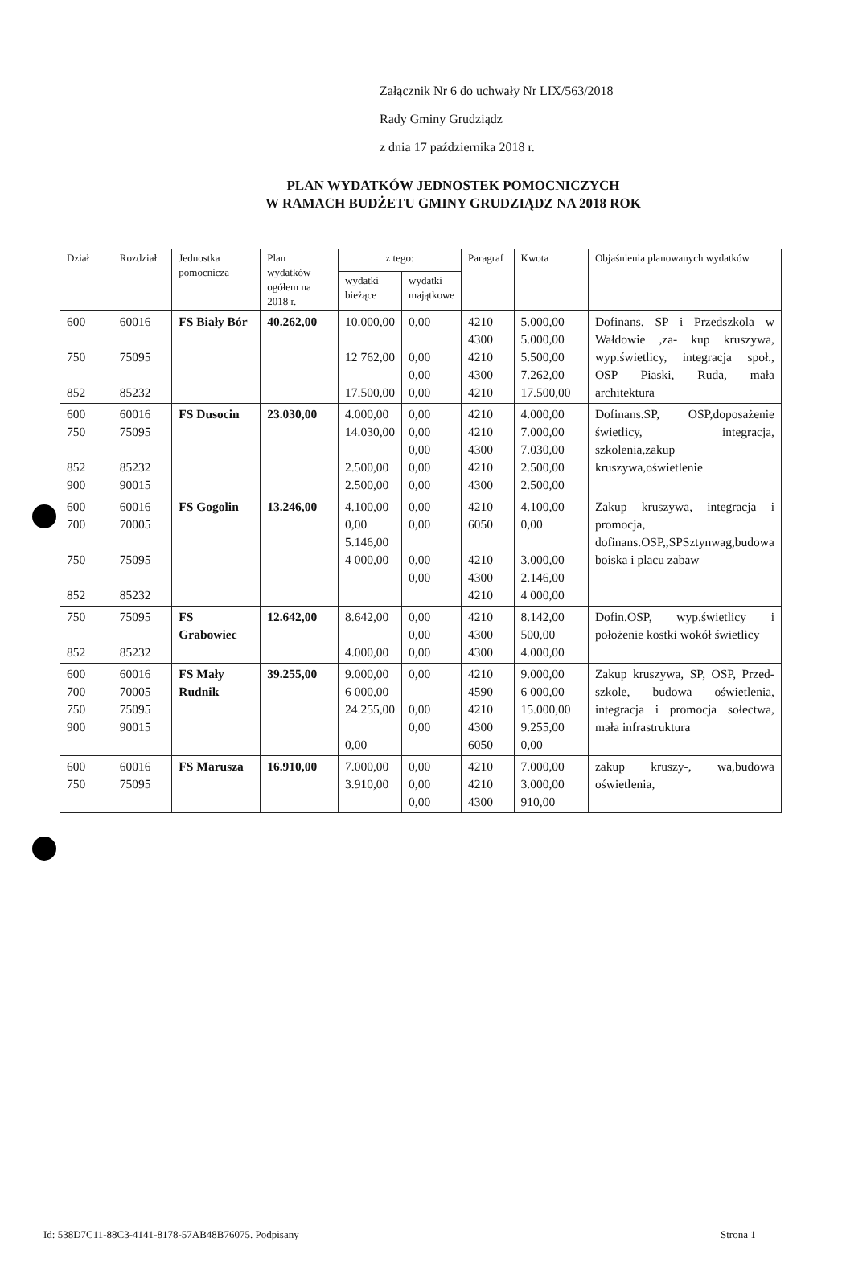Załącznik Nr 6 do uchwały Nr LIX/563/2018
Rady Gminy Grudziądz
z dnia 17 października 2018 r.
PLAN WYDATKÓW JEDNOSTEK POMOCNICZYCH
W RAMACH BUDŻETU GMINY GRUDZIĄDZ NA 2018 ROK
| Dział | Rozdział | Jednostka pomocnicza | Plan wydatków ogółem na 2018 r. | z tego: | | Paragraf | Kwota | Objaśnienia planowanych wydatków |
| --- | --- | --- | --- | --- | --- | --- | --- | --- |
| | | | | wydatki bieżące | wydatki majątkowe | | | |
| 600 750 852 | 60016 75095 85232 | FS Biały Bór | 40.262,00 | 10.000,00 12 762,00 17.500,00 | 0,00 0,00 0,00 0,00 | 4210 4300 4210 4300 4210 | 5.000,00 5.000,00 5.500,00 7.262,00 17.500,00 | Dofinans. SP i Przedszkola w Wałdowie ,za- kup kruszywa, wyp.świetlicy, integracja społ., OSP Piaski, Ruda, mała architektura |
| 600 750 852 900 | 60016 75095 85232 90015 | FS Dusocin | 23.030,00 | 4.000,00 14.030,00 2.500,00 2.500,00 | 0,00 0,00 0,00 0,00 0,00 | 4210 4210 4300 4210 4300 | 4.000,00 7.000,00 7.030,00 2.500,00 2.500,00 | Dofinans.SP, OSP,doposażenie świetlicy, integracja, szkolenia,zakup kruszywa,oświetlenie |
| 600 700 750 852 | 60016 70005 75095 85232 | FS Gogolin | 13.246,00 | 4.100,00 0,00 5.146,00 4 000,00 | 0,00 0,00 0,00 0,00 | 4210 6050 4210 4300 4210 | 4.100,00 0,00 3.000,00 2.146,00 4 000,00 | Zakup kruszywa, integracja i promocja, dofinans.OSP,,SPSztynwag,budowa boiska i placu zabaw |
| 750 852 | 75095 85232 | FS Grabowiec | 12.642,00 | 8.642,00 4.000,00 | 0,00 0,00 0,00 | 4210 4300 4300 | 8.142,00 500,00 4.000,00 | Dofin.OSP, wyp.świetlicy i położenie kostki wokół świetlicy |
| 600 700 750 900 | 60016 70005 75095 90015 | FS Mały Rudnik | 39.255,00 | 9.000,00 6 000,00 24.255,00 0,00 | 0,00 0,00 0,00 | 4210 4590 4210 4300 6050 | 9.000,00 6 000,00 15.000,00 9.255,00 0,00 | Zakup kruszywa, SP, OSP, Przed- szkole, budowa oświetlenia, integracja i promocja sołectwa, mała infrastruktura |
| 600 750 | 60016 75095 | FS Marusza | 16.910,00 | 7.000,00 3.910,00 | 0,00 0,00 0,00 | 4210 4210 4300 | 7.000,00 3.000,00 910,00 | zakup kruszy-, wa,budowa oświetlenia, |
Id: 538D7C11-88C3-4141-8178-57AB48B76075. Podpisany
Strona 1